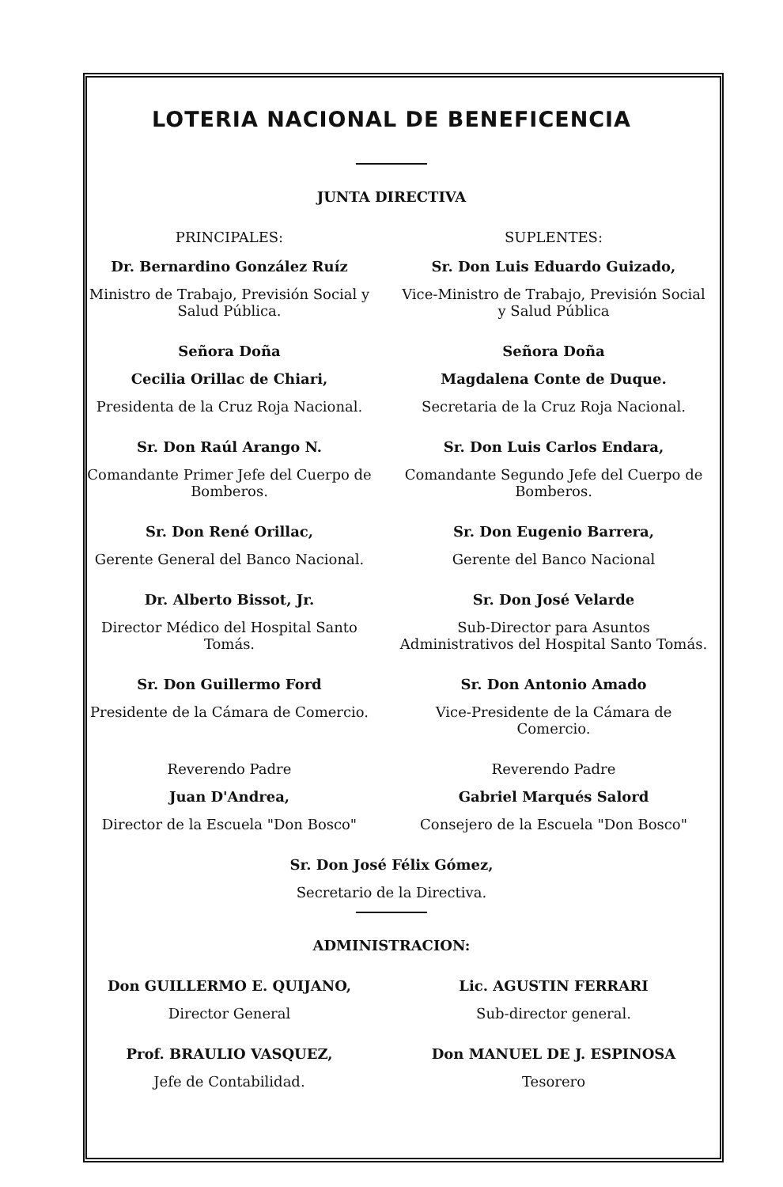LOTERIA NACIONAL DE BENEFICENCIA
JUNTA DIRECTIVA
PRINCIPALES: SUPLENTES:
Dr. Bernardino González Ruíz
Ministro de Trabajo, Previsión Social y Salud Pública.
Sr. Don Luis Eduardo Guizado,
Vice-Ministro de Trabajo, Previsión Social y Salud Pública
Señora Doña
Cecilia Orillac de Chiari,
Presidenta de la Cruz Roja Nacional.
Señora Doña
Magdalena Conte de Duque.
Secretaria de la Cruz Roja Nacional.
Sr. Don Raúl Arango N.
Comandante Primer Jefe del Cuerpo de Bomberos.
Sr. Don Luis Carlos Endara,
Comandante Segundo Jefe del Cuerpo de Bomberos.
Sr. Don René Orillac,
Gerente General del Banco Nacional.
Sr. Don Eugenio Barrera,
Gerente del Banco Nacional
Dr. Alberto Bissot, Jr.
Director Médico del Hospital Santo Tomás.
Sr. Don José Velarde
Sub-Director para Asuntos Administrativos del Hospital Santo Tomás.
Sr. Don Guillermo Ford
Presidente de la Cámara de Comercio.
Sr. Don Antonio Amado
Vice-Presidente de la Cámara de Comercio.
Reverendo Padre
Juan D'Andrea,
Director de la Escuela "Don Bosco"
Reverendo Padre
Gabriel Marqués Salord
Consejero de la Escuela "Don Bosco"
Sr. Don José Félix Gómez,
Secretario de la Directiva.
ADMINISTRACION:
Don GUILLERMO E. QUIJANO,
Director General
Lic. AGUSTIN FERRARI
Sub-director general.
Prof. BRAULIO VASQUEZ,
Jefe de Contabilidad.
Don MANUEL DE J. ESPINOSA
Tesorero